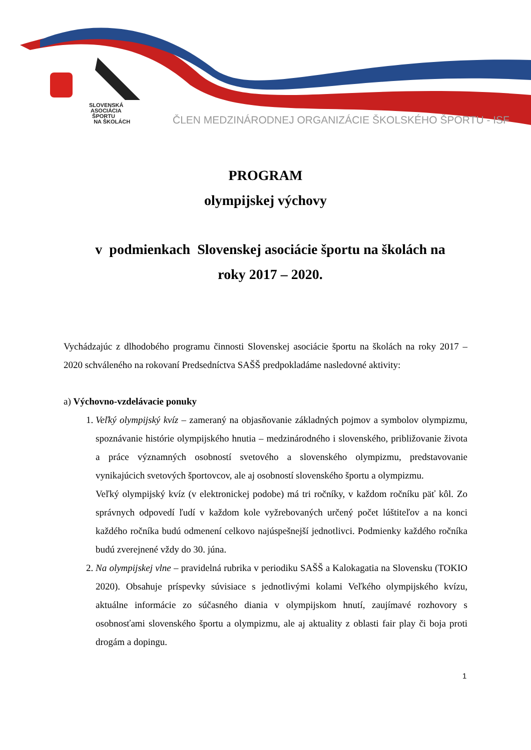SLOVENSKÁ
ASOCIÁCIA
ŠPORTU
NA ŠKOLÁCH
ČLEN MEDZINÁRODNEJ ORGANIZÁCIE ŠKOLSKÉHO ŠPORTU - ISF
PROGRAM
olympijskej výchovy
v podmienkach Slovenskej asociácie športu na školách na
roky 2017 – 2020.
Vychádzajúc z dlhodobého programu činnosti Slovenskej asociácie športu na školách na roky 2017 – 2020 schváleného na rokovaní Predsedníctva SAŠŠ predpokladáme nasledovné aktivity:
a) Výchovno-vzdelávacie ponuky
1. Veľký olympijský kvíz – zameraný na objasňovanie základných pojmov a symbolov olympizmu, spoznávanie histórie olympijského hnutia – medzinárodného i slovenského, približovanie života a práce významných osobností svetového a slovenského olympizmu, predstavovanie vynikajúcich svetových športovcov, ale aj osobností slovenského športu a olympizmu.
Veľký olympijský kvíz (v elektronickej podobe) má tri ročníky, v každom ročníku päť kôl. Zo správnych odpovedí ľudí v každom kole vyžrebovaných určený počet lúštiteľov a na konci každého ročníka budú odmenení celkovo najúspešnejší jednotlivci. Podmienky každého ročníka budú zverejnené vždy do 30. júna.
2. Na olympijskej vlne – pravidelná rubrika v periodiku SAŠŠ a Kalokagatia na Slovensku (TOKIO 2020). Obsahuje príspevky súvisiace s jednotlivými kolami Veľkého olympijského kvízu, aktuálne informácie zo súčasného diania v olympijskom hnutí, zaujímavé rozhovory s osobnosťami slovenského športu a olympizmu, ale aj aktuality z oblasti fair play či boja proti drogám a dopingu.
1